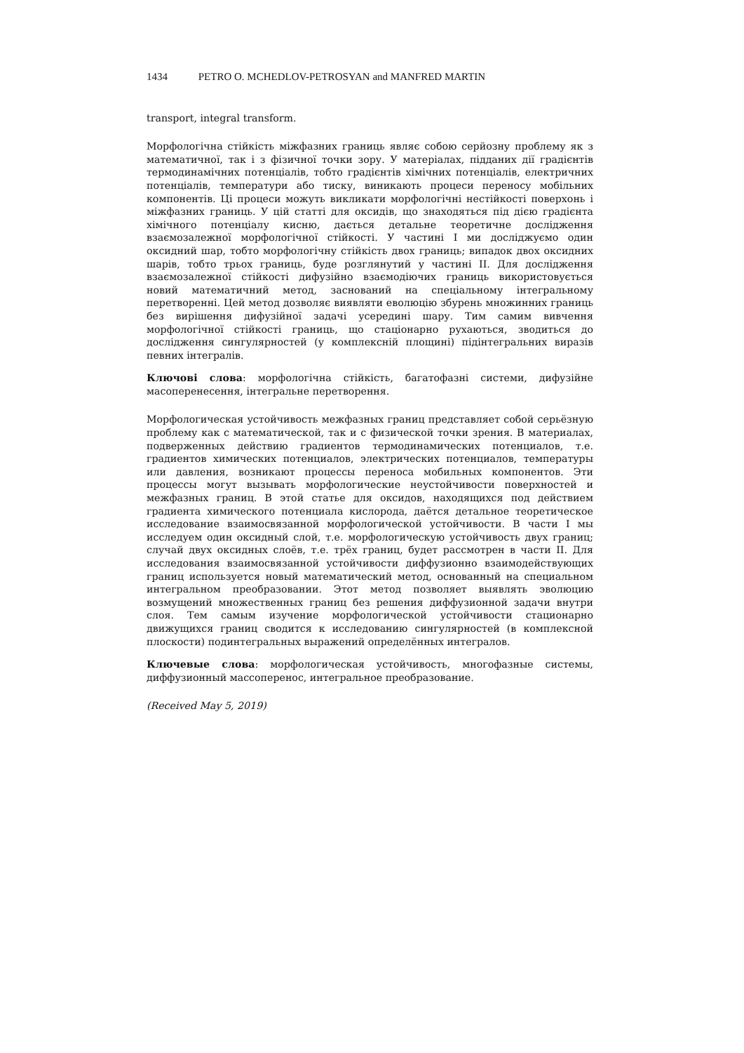1434 PETRO O. MCHEDLOV-PETROSYAN and MANFRED MARTIN
transport, integral transform.
Морфологічна стійкість міжфазних границь являє собою серйозну проблему як з математичної, так і з фізичної точки зору. У матеріалах, підданих дії градієнтів термодинамічних потенціалів, тобто градієнтів хімічних потенціалів, електричних потенціалів, температури або тиску, виникають процеси переносу мобільних компонентів. Ці процеси можуть викликати морфологічні нестійкості поверхонь і міжфазних границь. У цій статті для оксидів, що знаходяться під дією градієнта хімічного потенціалу кисню, дається детальне теоретичне дослідження взаємозалежної морфологічної стійкості. У частині I ми досліджуємо один оксидний шар, тобто морфологічну стійкість двох границь; випадок двох оксидних шарів, тобто трьох границь, буде розглянутий у частині II. Для дослідження взаємозалежної стійкості дифузійно взаємодіючих границь використовується новий математичний метод, заснований на спеціальному інтегральному перетворенні. Цей метод дозволяє виявляти еволюцію збурень множинних границь без вирішення дифузійної задачі усередині шару. Тим самим вивчення морфологічної стійкості границь, що стаціонарно рухаються, зводиться до дослідження сингулярностей (у комплексній площині) підінтегральних виразів певних інтегралів.
Ключові слова: морфологічна стійкість, багатофазні системи, дифузійне масоперенесення, інтегральне перетворення.
Морфологическая устойчивость межфазных границ представляет собой серьёзную проблему как с математической, так и с физической точки зрения. В материалах, подверженных действию градиентов термодинамических потенциалов, т.е. градиентов химических потенциалов, электрических потенциалов, температуры или давления, возникают процессы переноса мобильных компонентов. Эти процессы могут вызывать морфологические неустойчивости поверхностей и межфазных границ. В этой статье для оксидов, находящихся под действием градиента химического потенциала кислорода, даётся детальное теоретическое исследование взаимосвязанной морфологической устойчивости. В части I мы исследуем один оксидный слой, т.е. морфологическую устойчивость двух границ; случай двух оксидных слоёв, т.е. трёх границ, будет рассмотрен в части II. Для исследования взаимосвязанной устойчивости диффузионно взаимодействующих границ используется новый математический метод, основанный на специальном интегральном преобразовании. Этот метод позволяет выявлять эволюцию возмущений множественных границ без решения диффузионной задачи внутри слоя. Тем самым изучение морфологической устойчивости стационарно движущихся границ сводится к исследованию сингулярностей (в комплексной плоскости) подинтегральных выражений определённых интегралов.
Ключевые слова: морфологическая устойчивость, многофазные системы, диффузионный массоперенос, интегральное преобразование.
(Received May 5, 2019)